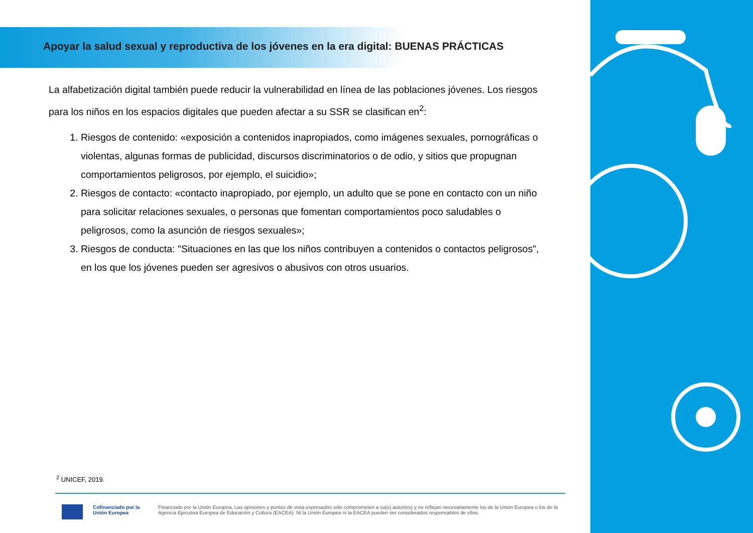Apoyar la salud sexual y reproductiva de los jóvenes en la era digital: BUENAS PRÁCTICAS
La alfabetización digital también puede reducir la vulnerabilidad en línea de las poblaciones jóvenes. Los riesgos para los niños en los espacios digitales que pueden afectar a su SSR se clasifican en<sup>2</sup>:
1. Riesgos de contenido: «exposición a contenidos inapropiados, como imágenes sexuales, pornográficas o violentas, algunas formas de publicidad, discursos discriminatorios o de odio, y sitios que propugnan comportamientos peligrosos, por ejemplo, el suicidio»;
2. Riesgos de contacto: «contacto inapropiado, por ejemplo, un adulto que se pone en contacto con un niño para solicitar relaciones sexuales, o personas que fomentan comportamientos poco saludables o peligrosos, como la asunción de riesgos sexuales»;
3. Riesgos de conducta: "Situaciones en las que los niños contribuyen a contenidos o contactos peligrosos", en los que los jóvenes pueden ser agresivos o abusivos con otros usuarios.
<sup>2</sup> UNICEF, 2019.
Cofinanciado por la Unión Europea
Financiado por la Unión Europea. Las opiniones y puntos de vista expresados solo comprometen a su(s) autor(es) y no reflejan necesariamente los de la Unión Europea o los de la Agencia Ejecutiva Europea de Educación y Cultura (EACEA). Ni la Unión Europea ni la EACEA pueden ser considerados responsables de ellos.